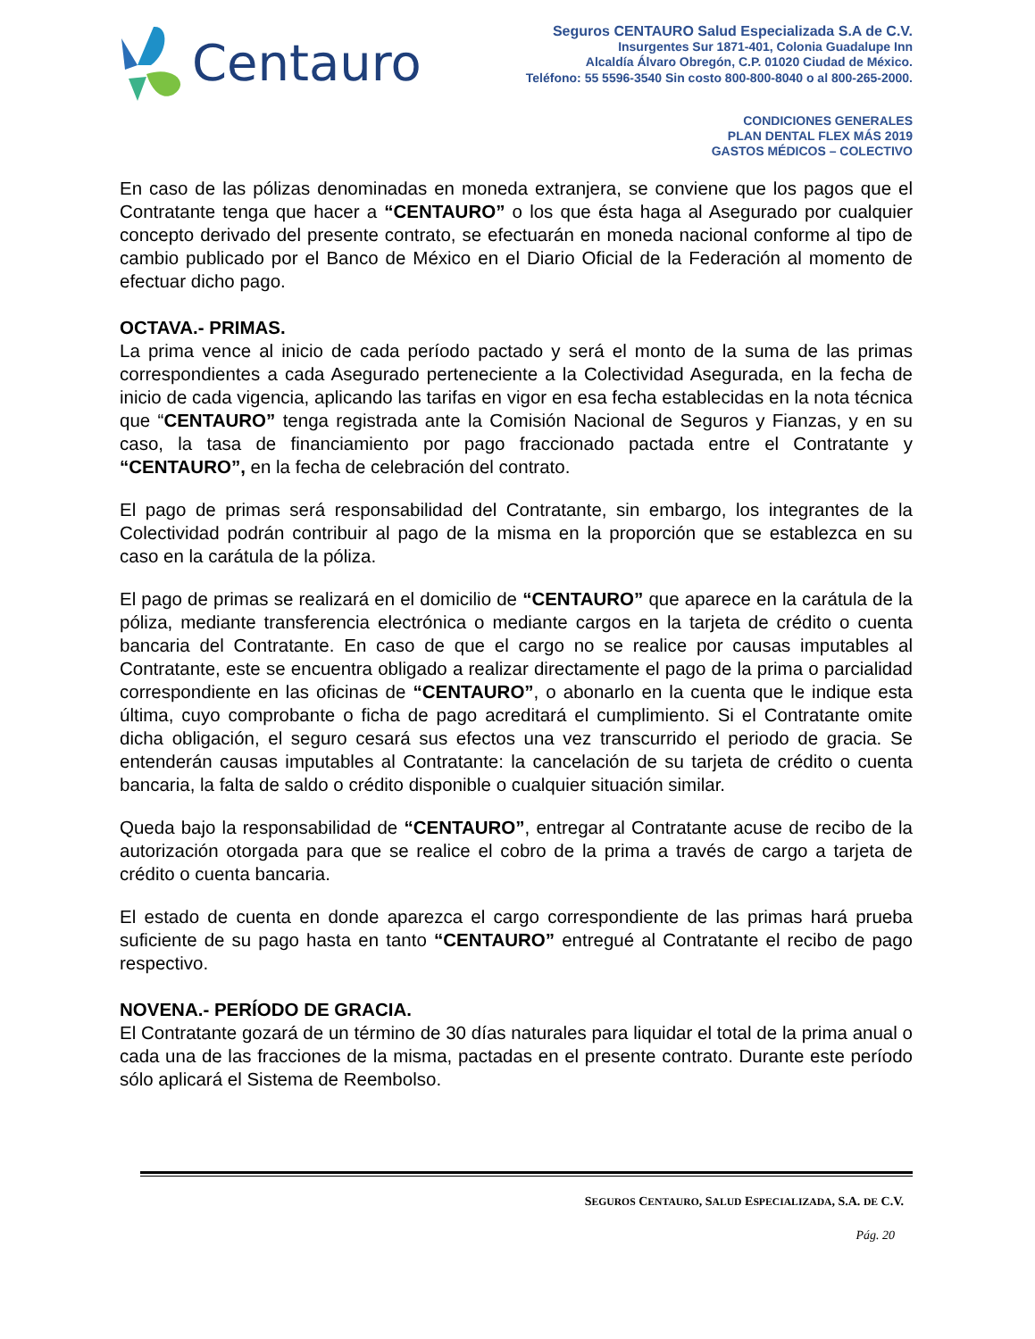Centauro
Seguros CENTAURO Salud Especializada S.A de C.V.
Insurgentes Sur 1871-401, Colonia Guadalupe Inn
Alcaldía Álvaro Obregón, C.P. 01020 Ciudad de México.
Teléfono: 55 5596-3540 Sin costo 800-800-8040 o al 800-265-2000.
CONDICIONES GENERALES
PLAN DENTAL FLEX MÁS 2019
GASTOS MÉDICOS – COLECTIVO
En caso de las pólizas denominadas en moneda extranjera, se conviene que los pagos que el Contratante tenga que hacer a “CENTAURO” o los que ésta haga al Asegurado por cualquier concepto derivado del presente contrato, se efectuarán en moneda nacional conforme al tipo de cambio publicado por el Banco de México en el Diario Oficial de la Federación al momento de efectuar dicho pago.
OCTAVA.- PRIMAS.
La prima vence al inicio de cada período pactado y será el monto de la suma de las primas correspondientes a cada Asegurado perteneciente a la Colectividad Asegurada, en la fecha de inicio de cada vigencia, aplicando las tarifas en vigor en esa fecha establecidas en la nota técnica que “CENTAURO” tenga registrada ante la Comisión Nacional de Seguros y Fianzas, y en su caso, la tasa de financiamiento por pago fraccionado pactada entre el Contratante y “CENTAURO”, en la fecha de celebración del contrato.
El pago de primas será responsabilidad del Contratante, sin embargo, los integrantes de la Colectividad podrán contribuir al pago de la misma en la proporción que se establezca en su caso en la carátula de la póliza.
El pago de primas se realizará en el domicilio de “CENTAURO” que aparece en la carátula de la póliza, mediante transferencia electrónica o mediante cargos en la tarjeta de crédito o cuenta bancaria del Contratante. En caso de que el cargo no se realice por causas imputables al Contratante, este se encuentra obligado a realizar directamente el pago de la prima o parcialidad correspondiente en las oficinas de “CENTAURO”, o abonarlo en la cuenta que le indique esta última, cuyo comprobante o ficha de pago acreditará el cumplimiento. Si el Contratante omite dicha obligación, el seguro cesará sus efectos una vez transcurrido el periodo de gracia. Se entenderán causas imputables al Contratante: la cancelación de su tarjeta de crédito o cuenta bancaria, la falta de saldo o crédito disponible o cualquier situación similar.
Queda bajo la responsabilidad de “CENTAURO”, entregar al Contratante acuse de recibo de la autorización otorgada para que se realice el cobro de la prima a través de cargo a tarjeta de crédito o cuenta bancaria.
El estado de cuenta en donde aparezca el cargo correspondiente de las primas hará prueba suficiente de su pago hasta en tanto “CENTAURO” entregué al Contratante el recibo de pago respectivo.
NOVENA.- PERÍODO DE GRACIA.
El Contratante gozará de un término de 30 días naturales para liquidar el total de la prima anual o cada una de las fracciones de la misma, pactadas en el presente contrato. Durante este período sólo aplicará el Sistema de Reembolso.
SEGUROS CENTAURO, SALUD ESPECIALIZADA, S.A. DE C.V.
Pág. 20